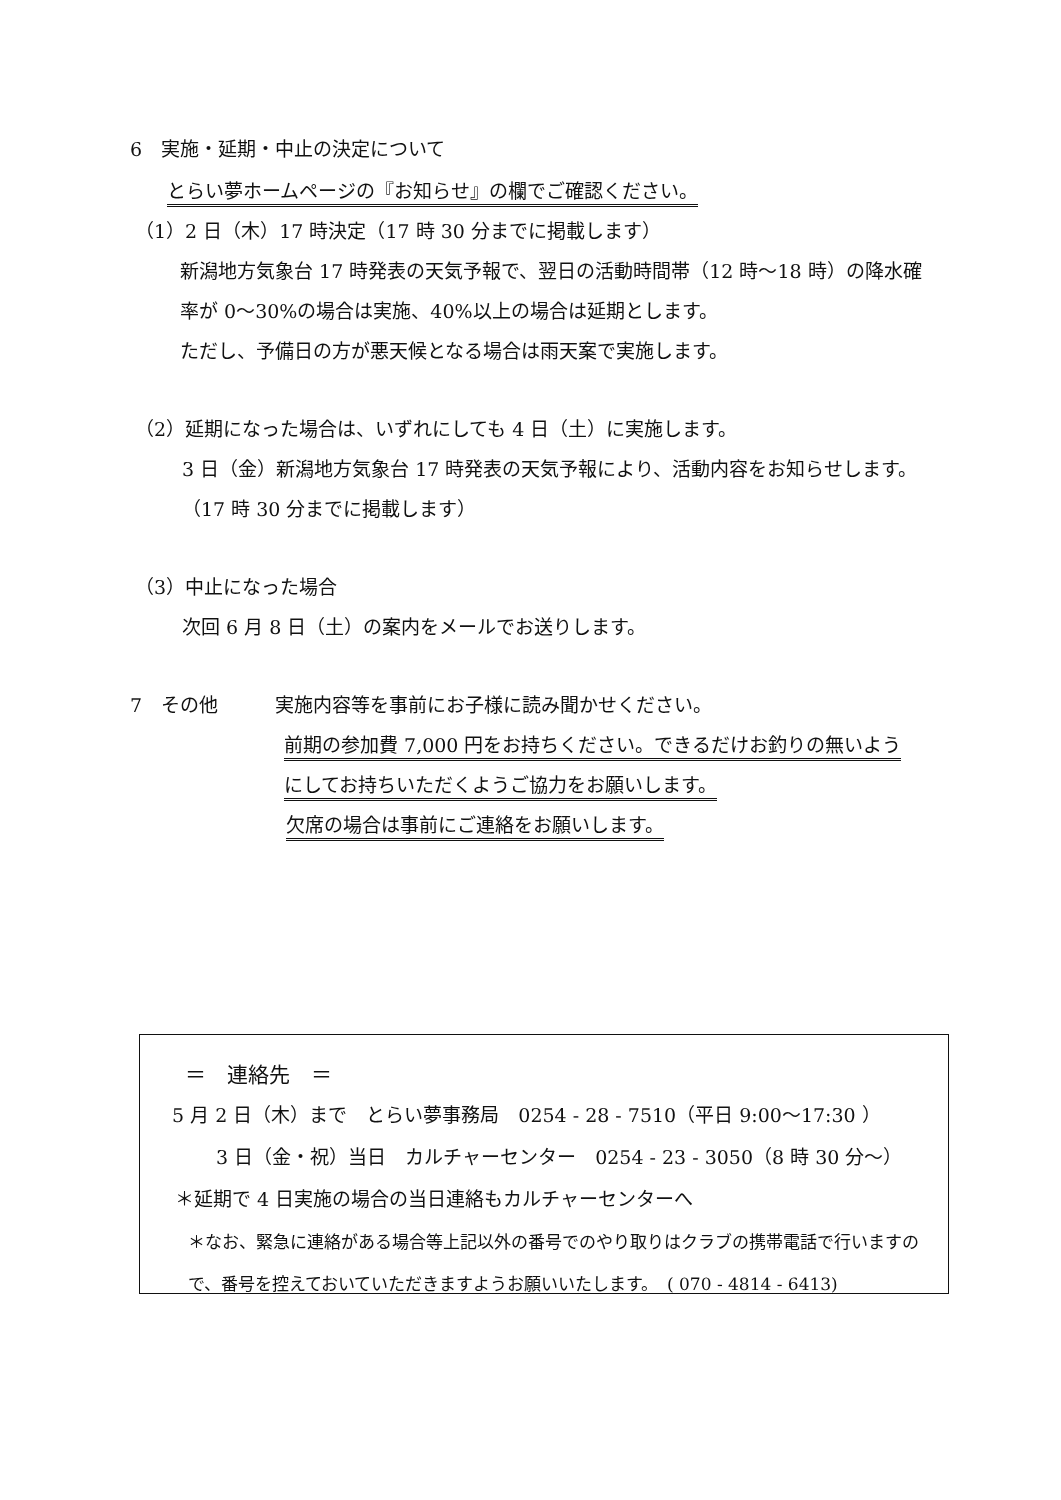6　実施・延期・中止の決定について
とらい夢ホームページの『お知らせ』の欄でご確認ください。
（1）2 日（木）17 時決定（17 時 30 分までに掲載します）
新潟地方気象台 17 時発表の天気予報で、翌日の活動時間帯（12 時〜18 時）の降水確
率が 0〜30%の場合は実施、40%以上の場合は延期とします。
ただし、予備日の方が悪天候となる場合は雨天案で実施します。
（2）延期になった場合は、いずれにしても 4 日（土）に実施します。
3 日（金）新潟地方気象台 17 時発表の天気予報により、活動内容をお知らせします。
（17 時 30 分までに掲載します）
（3）中止になった場合
次回 6 月 8 日（土）の案内をメールでお送りします。
7　その他　　　実施内容等を事前にお子様に読み聞かせください。
前期の参加費 7,000 円をお持ちください。できるだけお釣りの無いよう
にしてお持ちいただくようご協力をお願いします。
欠席の場合は事前にご連絡をお願いします。
＝　連絡先　＝
5 月 2 日（木）まで　とらい夢事務局　0254 - 28 - 7510（平日 9:00〜17:30 ）
3 日（金・祝）当日　カルチャーセンター　0254 - 23 - 3050（8 時 30 分〜）
＊延期で 4 日実施の場合の当日連絡もカルチャーセンターへ
＊なお、緊急に連絡がある場合等上記以外の番号でのやり取りはクラブの携帯電話で行いますの
で、番号を控えておいていただきますようお願いいたします。　( 070 - 4814 - 6413)